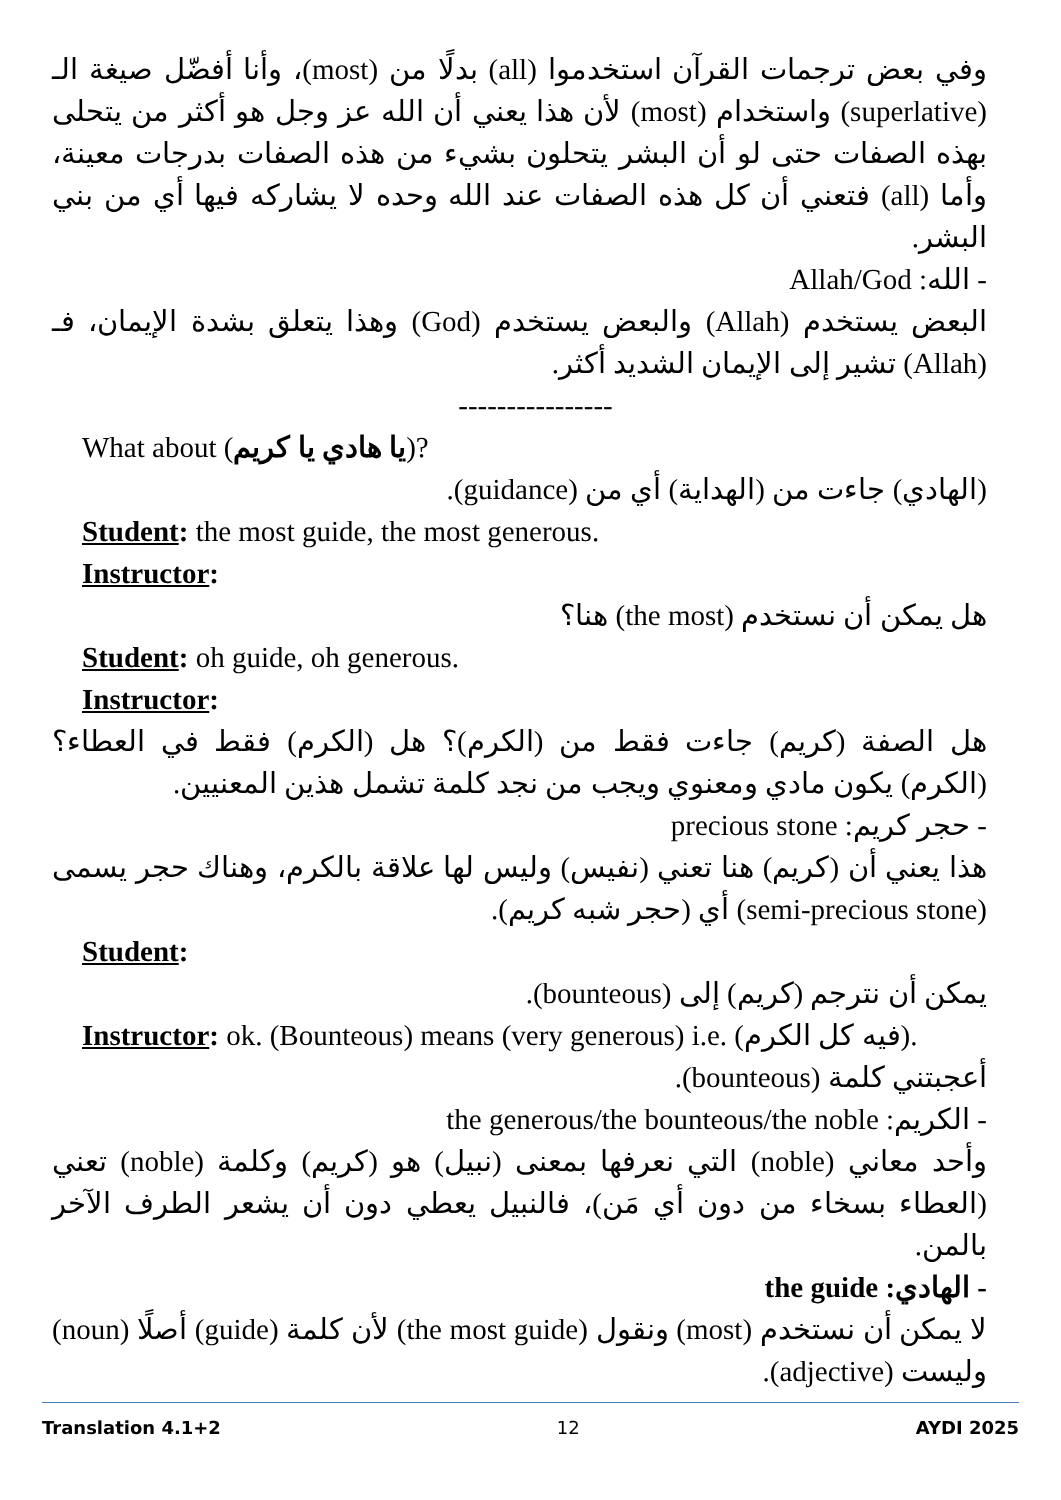وفي بعض ترجمات القرآن استخدموا (all) بدلًا من (most)، وأنا أفضّل صيغة الـ (superlative) واستخدام (most) لأن هذا يعني أن الله عز وجل هو أكثر من يتحلى بهذه الصفات حتى لو أن البشر يتحلون بشيء من هذه الصفات بدرجات معينة، وأما (all) فتعني أن كل هذه الصفات عند الله وحده لا يشاركه فيها أي من بني البشر.
- الله: Allah/God
البعض يستخدم (Allah) والبعض يستخدم (God) وهذا يتعلق بشدة الإيمان، فـ (Allah) تشير إلى الإيمان الشديد أكثر.
----------------
What about (يا هادي يا كريم)?
(الهادي) جاءت من (الهداية) أي من (guidance).
Student: the most guide, the most generous.
Instructor:
هل يمكن أن نستخدم (the most) هنا؟
Student: oh guide, oh generous.
Instructor:
هل الصفة (كريم) جاءت فقط من (الكرم)؟ هل (الكرم) فقط في العطاء؟ (الكرم) يكون مادي ومعنوي ويجب من نجد كلمة تشمل هذين المعنيين.
- حجر كريم: precious stone
هذا يعني أن (كريم) هنا تعني (نفيس) وليس لها علاقة بالكرم، وهناك حجر يسمى (semi-precious stone) أي (حجر شبه كريم).
Student:
يمكن أن نترجم (كريم) إلى (bounteous).
Instructor: ok. (Bounteous) means (very generous) i.e. (فيه كل الكرم).
أعجبتني كلمة (bounteous).
- الكريم: the generous/the bounteous/the noble
وأحد معاني (noble) التي نعرفها بمعنى (نبيل) هو (كريم) وكلمة (noble) تعني (العطاء بسخاء من دون أي مَن)، فالنبيل يعطي دون أن يشعر الطرف الآخر بالمن.
- الهادي: the guide
لا يمكن أن نستخدم (most) ونقول (the most guide) لأن كلمة (guide) أصلًا (noun) وليست (adjective).
Translation 4.1+2 12 AYDI 2025